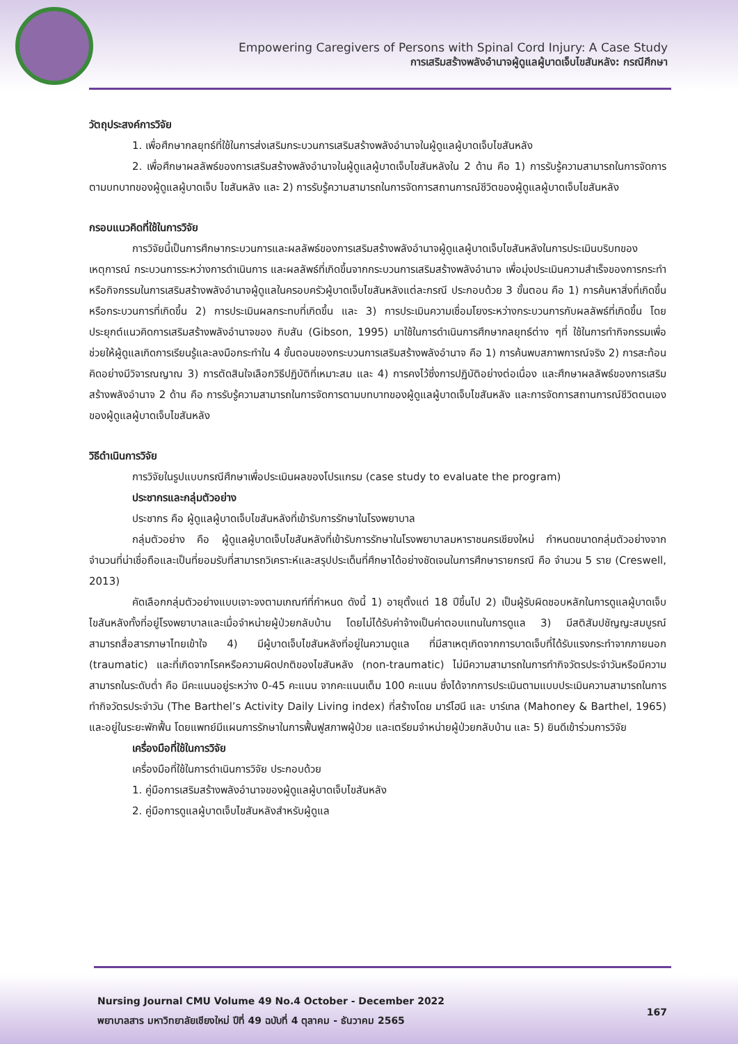Empowering Caregivers of Persons with Spinal Cord Injury: A Case Study
การเสริมสร้างพลังอำนาจผู้ดูแลผู้บาดเจ็บไขสันหลัง: กรณีศึกษา
วัตถุประสงค์การวิจัย
1. เพื่อศึกษากลยุทธ์ที่ใช้ในการส่งเสริมกระบวนการเสริมสร้างพลังอำนาจในผู้ดูแลผู้บาดเจ็บไขสันหลัง
2. เพื่อศึกษาผลลัพธ์ของการเสริมสร้างพลังอำนาจในผู้ดูแลผู้บาดเจ็บไขสันหลังใน 2 ด้าน คือ 1) การรับรู้ความสามารถในการจัดการตามบทบาทของผู้ดูแลผู้บาดเจ็บ ไขสันหลัง และ 2) การรับรู้ความสามารถในการจัดการสถานการณ์ชีวิตของผู้ดูแลผู้บาดเจ็บไขสันหลัง
กรอบแนวคิดที่ใช้ในการวิจัย
การวิจัยนี้เป็นการศึกษากระบวนการและผลลัพธ์ของการเสริมสร้างพลังอำนาจผู้ดูแลผู้บาดเจ็บไขสันหลังในการประเมินบริบทของเหตุการณ์ กระบวนการระหว่างการดำเนินการ และผลลัพธ์ที่เกิดขึ้นจากกระบวนการเสริมสร้างพลังอำนาจ เพื่อมุ่งประเมินความสำเร็จของการกระทำหรือกิจกรรมในการเสริมสร้างพลังอำนาจผู้ดูแลในครอบครัวผู้บาดเจ็บไขสันหลังแต่ละกรณี ประกอบด้วย 3 ขั้นตอน คือ 1) การค้นหาสิ่งที่เกิดขึ้นหรือกระบวนการที่เกิดขึ้น 2) การประเมินผลกระทบที่เกิดขึ้น และ 3) การประเมินความเชื่อมโยงระหว่างกระบวนการกับผลลัพธ์ที่เกิดขึ้น โดยประยุกต์แนวคิดการเสริมสร้างพลังอำนาจของ กิบสัน (Gibson, 1995) มาใช้ในการดำเนินการศึกษากลยุทธ์ต่าง ๆที่ ใช้ในการทำกิจกรรมเพื่อช่วยให้ผู้ดูแลเกิดการเรียนรู้และลงมือกระทำใน 4 ขั้นตอนของกระบวนการเสริมสร้างพลังอำนาจ คือ 1) การค้นพบสภาพการณ์จริง 2) การสะท้อนคิดอย่างมีวิจารณญาณ 3) การตัดสินใจเลือกวิธีปฏิบัติที่เหมาะสม และ 4) การคงไว้ซึ่งการปฏิบัติอย่างต่อเนื่อง และศึกษาผลลัพธ์ของการเสริมสร้างพลังอำนาจ 2 ด้าน คือ การรับรู้ความสามารถในการจัดการตามบทบาทของผู้ดูแลผู้บาดเจ็บไขสันหลัง และการจัดการสถานการณ์ชีวิตตนเองของผู้ดูแลผู้บาดเจ็บไขสันหลัง
วิธีดำเนินการวิจัย
การวิจัยในรูปแบบกรณีศึกษาเพื่อประเมินผลของโปรแกรม (case study to evaluate the program)
ประชากรและกลุ่มตัวอย่าง
ประชากร คือ ผู้ดูแลผู้บาดเจ็บไขสันหลังที่เข้ารับการรักษาในโรงพยาบาล
กลุ่มตัวอย่าง คือ ผู้ดูแลผู้บาดเจ็บไขสันหลังที่เข้ารับการรักษาในโรงพยาบาลมหาราชนครเชียงใหม่ กำหนดขนาดกลุ่มตัวอย่างจากจำนวนที่น่าเชื่อถือและเป็นที่ยอมรับที่สามารถวิเคราะห์และสรุปประเด็นที่ศึกษาได้อย่างชัดเจนในการศึกษารายกรณี คือ จำนวน 5 ราย (Creswell, 2013)
คัดเลือกกลุ่มตัวอย่างแบบเจาะจงตามเกณฑ์ที่กำหนด ดังนี้ 1) อายุตั้งแต่ 18 ปีขึ้นไป 2) เป็นผู้รับผิดชอบหลักในการดูแลผู้บาดเจ็บไขสันหลังทั้งที่อยู่โรงพยาบาลและเมื่อจำหน่ายผู้ป่วยกลับบ้าน โดยไม่ได้รับค่าจ้างเป็นค่าตอบแทนในการดูแล 3) มีสติสัมปชัญญะสมบูรณ์ สามารถสื่อสารภาษาไทยเข้าใจ 4) มีผู้บาดเจ็บไขสันหลังที่อยู่ในความดูแล ที่มีสาเหตุเกิดจากการบาดเจ็บที่ได้รับแรงกระทำจากภายนอก (traumatic) และที่เกิดจากโรคหรือความผิดปกติของไขสันหลัง (non-traumatic) ไม่มีความสามารถในการทำกิจวัตรประจำวันหรือมีความสามารถในระดับต่ำ คือ มีคะแนนอยู่ระหว่าง 0-45 คะแนน จากคะแนนเต็ม 100 คะแนน ซึ่งได้จากการประเมินตามแบบประเมินความสามารถในการทำกิจวัตรประจำวัน (The Barthel’s Activity Daily Living index) ที่สร้างโดย มาร์โฮนี และ บาร์เทล (Mahoney & Barthel, 1965) และอยู่ในระยะพักฟื้น โดยแพทย์มีแผนการรักษาในการฟื้นฟูสภาพผู้ป่วย และเตรียมจำหน่ายผู้ป่วยกลับบ้าน และ 5) ยินดีเข้าร่วมการวิจัย
เครื่องมือที่ใช้ในการวิจัย
เครื่องมือที่ใช้ในการดำเนินการวิจัย ประกอบด้วย
1. คู่มือการเสริมสร้างพลังอำนาจของผู้ดูแลผู้บาดเจ็บไขสันหลัง
2. คู่มือการดูแลผู้บาดเจ็บไขสันหลังสำหรับผู้ดูแล
Nursing Journal CMU Volume 49 No.4 October - December 2022
พยาบาลสาร มหาวิทยาลัยเชียงใหม่ ปีที่ 49 ฉบับที่ 4 ตุลาคม - ธันวาคม 2565
167